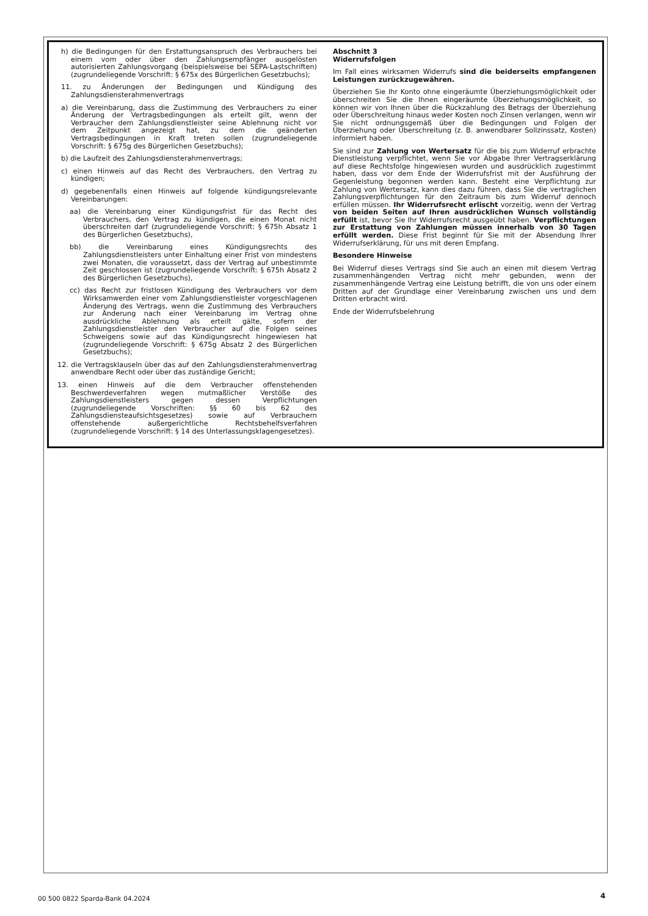h) die Bedingungen für den Erstattungsanspruch des Verbrauchers bei einem vom oder über den Zahlungsempfänger ausgelösten autorisierten Zahlungsvorgang (beispielsweise bei SEPA-Lastschriften) (zugrundeliegende Vorschrift: § 675x des Bürgerlichen Gesetzbuchs);
11. zu Änderungen der Bedingungen und Kündigung des Zahlungsdiensterahmenvertrags
a) die Vereinbarung, dass die Zustimmung des Verbrauchers zu einer Änderung der Vertragsbedingungen als erteilt gilt, wenn der Verbraucher dem Zahlungsdienstleister seine Ablehnung nicht vor dem Zeitpunkt angezeigt hat, zu dem die geänderten Vertragsbedingungen in Kraft treten sollen (zugrundeliegende Vorschrift: § 675g des Bürgerlichen Gesetzbuchs);
b) die Laufzeit des Zahlungsdiensterahmenvertrags;
c) einen Hinweis auf das Recht des Verbrauchers, den Vertrag zu kündigen;
d) gegebenenfalls einen Hinweis auf folgende kündigungsrelevante Vereinbarungen:
aa) die Vereinbarung einer Kündigungsfrist für das Recht des Verbrauchers, den Vertrag zu kündigen, die einen Monat nicht überschreiten darf (zugrundeliegende Vorschrift: § 675h Absatz 1 des Bürgerlichen Gesetzbuchs),
bb) die Vereinbarung eines Kündigungsrechts des Zahlungsdienstleisters unter Einhaltung einer Frist von mindestens zwei Monaten, die voraussetzt, dass der Vertrag auf unbestimmte Zeit geschlossen ist (zugrundeliegende Vorschrift: § 675h Absatz 2 des Bürgerlichen Gesetzbuchs),
cc) das Recht zur fristlosen Kündigung des Verbrauchers vor dem Wirksamwerden einer vom Zahlungsdienstleister vorgeschlagenen Änderung des Vertrags, wenn die Zustimmung des Verbrauchers zur Änderung nach einer Vereinbarung im Vertrag ohne ausdrückliche Ablehnung als erteilt gälte, sofern der Zahlungsdienstleister den Verbraucher auf die Folgen seines Schweigens sowie auf das Kündigungsrecht hingewiesen hat (zugrundeliegende Vorschrift: § 675g Absatz 2 des Bürgerlichen Gesetzbuchs);
12. die Vertragsklauseln über das auf den Zahlungsdiensterahmenvertrag anwendbare Recht oder über das zuständige Gericht;
13. einen Hinweis auf die dem Verbraucher offenstehenden Beschwerdeverfahren wegen mutmaßlicher Verstöße des Zahlungsdienstleisters gegen dessen Verpflichtungen (zugrundeliegende Vorschriften: §§ 60 bis 62 des Zahlungsdiensteaufsichtsgesetzes) sowie auf Verbrauchern offenstehende außergerichtliche Rechtsbehelfsverfahren (zugrundeliegende Vorschrift: § 14 des Unterlassungsklagengesetzes).
Abschnitt 3
Widerrufsfolgen
Im Fall eines wirksamen Widerrufs sind die beiderseits empfangenen Leistungen zurückzugewähren.
Überziehen Sie Ihr Konto ohne eingeräumte Überziehungsmöglichkeit oder überschreiten Sie die Ihnen eingeräumte Überziehungsmöglichkeit, so können wir von Ihnen über die Rückzahlung des Betrags der Überziehung oder Überschreitung hinaus weder Kosten noch Zinsen verlangen, wenn wir Sie nicht ordnungsgemäß über die Bedingungen und Folgen der Überziehung oder Überschreitung (z. B. anwendbarer Sollzinssatz, Kosten) informiert haben.
Sie sind zur Zahlung von Wertersatz für die bis zum Widerruf erbrachte Dienstleistung verpflichtet, wenn Sie vor Abgabe Ihrer Vertragserklärung auf diese Rechtsfolge hingewiesen wurden und ausdrücklich zugestimmt haben, dass vor dem Ende der Widerrufsfrist mit der Ausführung der Gegenleistung begonnen werden kann. Besteht eine Verpflichtung zur Zahlung von Wertersatz, kann dies dazu führen, dass Sie die vertraglichen Zahlungsverpflichtungen für den Zeitraum bis zum Widerruf dennoch erfüllen müssen. Ihr Widerrufsrecht erlischt vorzeitig, wenn der Vertrag von beiden Seiten auf Ihren ausdrücklichen Wunsch vollständig erfüllt ist, bevor Sie Ihr Widerrufsrecht ausgeübt haben. Verpflichtungen zur Erstattung von Zahlungen müssen innerhalb von 30 Tagen erfüllt werden. Diese Frist beginnt für Sie mit der Absendung Ihrer Widerrufserklärung, für uns mit deren Empfang.
Besondere Hinweise
Bei Widerruf dieses Vertrags sind Sie auch an einen mit diesem Vertrag zusammenhängenden Vertrag nicht mehr gebunden, wenn der zusammenhängende Vertrag eine Leistung betrifft, die von uns oder einem Dritten auf der Grundlage einer Vereinbarung zwischen uns und dem Dritten erbracht wird.
Ende der Widerrufsbelehrung
00 500 0822 Sparda-Bank 04.2024
4